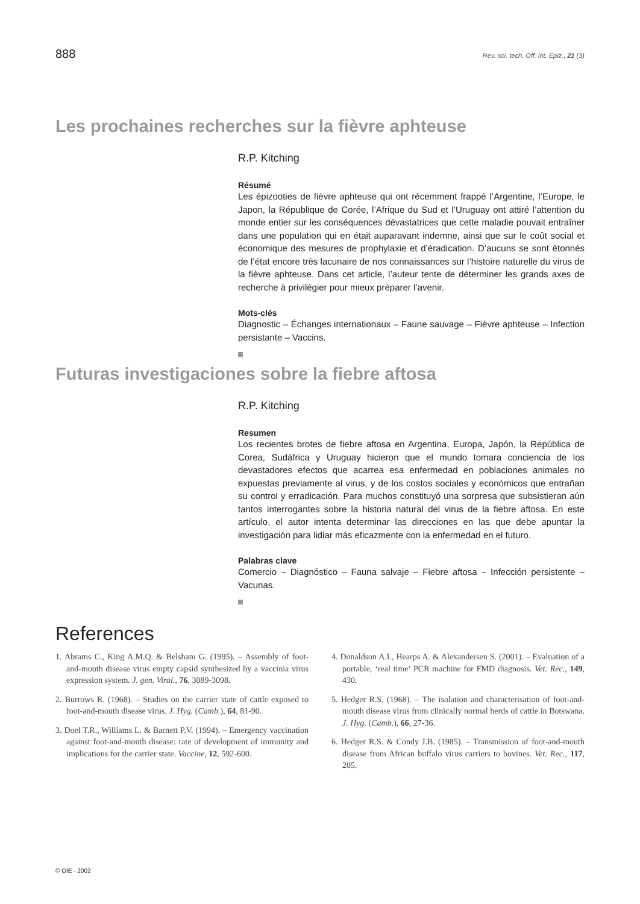888 Rev. sci. tech. Off. int. Epiz., 21 (3)
Les prochaines recherches sur la fièvre aphteuse
R.P. Kitching
Résumé
Les épizooties de fièvre aphteuse qui ont récemment frappé l’Argentine, l’Europe, le Japon, la République de Corée, l’Afrique du Sud et l’Uruguay ont attiré l’attention du monde entier sur les conséquences dévastatrices que cette maladie pouvait entraîner dans une population qui en était auparavant indemne, ainsi que sur le coût social et économique des mesures de prophylaxie et d’éradication. D’aucuns se sont étonnés de l’état encore très lacunaire de nos connaissances sur l’histoire naturelle du virus de la fièvre aphteuse. Dans cet article, l’auteur tente de déterminer les grands axes de recherche à privilégier pour mieux préparer l’avenir.
Mots-clés
Diagnostic – Échanges internationaux – Faune sauvage – Fièvre aphteuse – Infection persistante – Vaccins.
Futuras investigaciones sobre la fiebre aftosa
R.P. Kitching
Resumen
Los recientes brotes de fiebre aftosa en Argentina, Europa, Japón, la República de Corea, Sudáfrica y Uruguay hicieron que el mundo tomara conciencia de los devastadores efectos que acarrea esa enfermedad en poblaciones animales no expuestas previamente al virus, y de los costos sociales y económicos que entrañan su control y erradicación. Para muchos constituyó una sorpresa que subsistieran aún tantos interrogantes sobre la historia natural del virus de la fiebre aftosa. En este artículo, el autor intenta determinar las direcciones en las que debe apuntar la investigación para lidiar más eficazmente con la enfermedad en el futuro.
Palabras clave
Comercio – Diagnóstico – Fauna salvaje – Fiebre aftosa – Infección persistente – Vacunas.
References
1. Abrams C., King A.M.Q. & Belsham G. (1995). – Assembly of foot-and-mouth disease virus empty capsid synthesized by a vaccinia virus expression system. J. gen. Virol., 76, 3089-3098.
2. Burrows R. (1968). – Studies on the carrier state of cattle exposed to foot-and-mouth disease virus. J. Hyg. (Camb.), 64, 81-90.
3. Doel T.R., Williams L. & Barnett P.V. (1994). – Emergency vaccination against foot-and-mouth disease: rate of development of immunity and implications for the carrier state. Vaccine, 12, 592-600.
4. Donaldson A.I., Hearps A. & Alexandersen S. (2001). – Evaluation of a portable, ‘real time’ PCR machine for FMD diagnosis. Vet. Rec., 149, 430.
5. Hedger R.S. (1968). – The isolation and characterisation of foot-and-mouth disease virus from clinically normal herds of cattle in Botswana. J. Hyg. (Camb.), 66, 27-36.
6. Hedger R.S. & Condy J.B. (1985). – Transmission of foot-and-mouth disease from African buffalo virus carriers to bovines. Vet. Rec., 117, 205.
© OIE - 2002